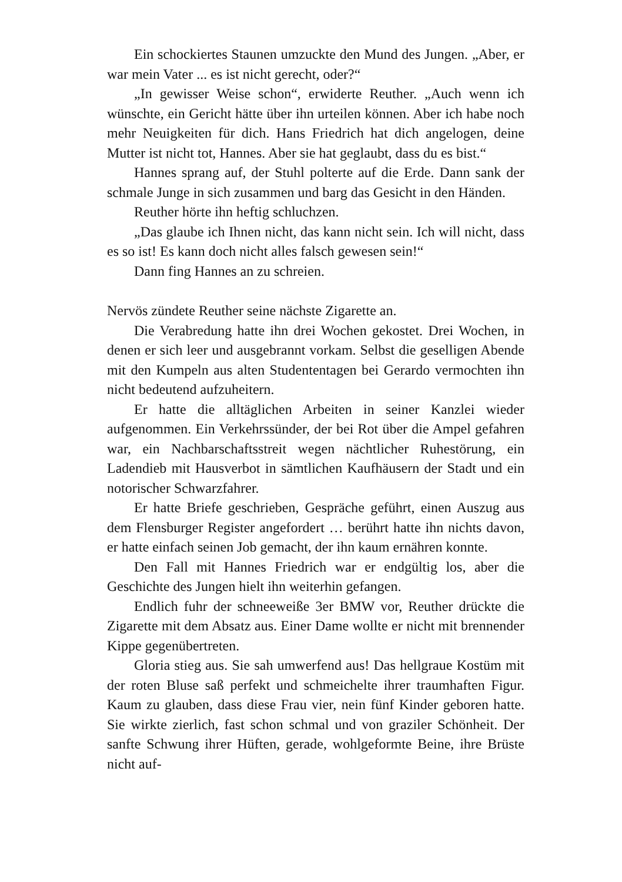Ein schockiertes Staunen umzuckte den Mund des Jungen. „Aber, er war mein Vater ... es ist nicht gerecht, oder?“
„In gewisser Weise schon“, erwiderte Reuther. „Auch wenn ich wünschte, ein Gericht hätte über ihn urteilen können. Aber ich habe noch mehr Neuigkeiten für dich. Hans Friedrich hat dich angelogen, deine Mutter ist nicht tot, Hannes. Aber sie hat geglaubt, dass du es bist.“
Hannes sprang auf, der Stuhl polterte auf die Erde. Dann sank der schmale Junge in sich zusammen und barg das Gesicht in den Händen.
Reuther hörte ihn heftig schluchzen.
„Das glaube ich Ihnen nicht, das kann nicht sein. Ich will nicht, dass es so ist! Es kann doch nicht alles falsch gewesen sein!“
Dann fing Hannes an zu schreien.
Nervös zündete Reuther seine nächste Zigarette an.
Die Verabredung hatte ihn drei Wochen gekostet. Drei Wochen, in denen er sich leer und ausgebrannt vorkam. Selbst die geselligen Abende mit den Kumpeln aus alten Studententagen bei Gerardo vermochten ihn nicht bedeutend aufzuheitern.
Er hatte die alltäglichen Arbeiten in seiner Kanzlei wieder aufgenommen. Ein Verkehrssünder, der bei Rot über die Ampel gefahren war, ein Nachbarschaftsstreit wegen nächtlicher Ruhestörung, ein Ladendieb mit Hausverbot in sämtlichen Kaufhäusern der Stadt und ein notorischer Schwarzfahrer.
Er hatte Briefe geschrieben, Gespräche geführt, einen Auszug aus dem Flensburger Register angefordert … berührt hatte ihn nichts davon, er hatte einfach seinen Job gemacht, der ihn kaum ernähren konnte.
Den Fall mit Hannes Friedrich war er endgültig los, aber die Geschichte des Jungen hielt ihn weiterhin gefangen.
Endlich fuhr der schneeweiße 3er BMW vor, Reuther drückte die Zigarette mit dem Absatz aus. Einer Dame wollte er nicht mit brennender Kippe gegenübertreten.
Gloria stieg aus. Sie sah umwerfend aus! Das hellgraue Kostüm mit der roten Bluse saß perfekt und schmeichelte ihrer traumhaften Figur. Kaum zu glauben, dass diese Frau vier, nein fünf Kinder geboren hatte. Sie wirkte zierlich, fast schon schmal und von graziler Schönheit. Der sanfte Schwung ihrer Hüften, gerade, wohlgeformte Beine, ihre Brüste nicht auf-